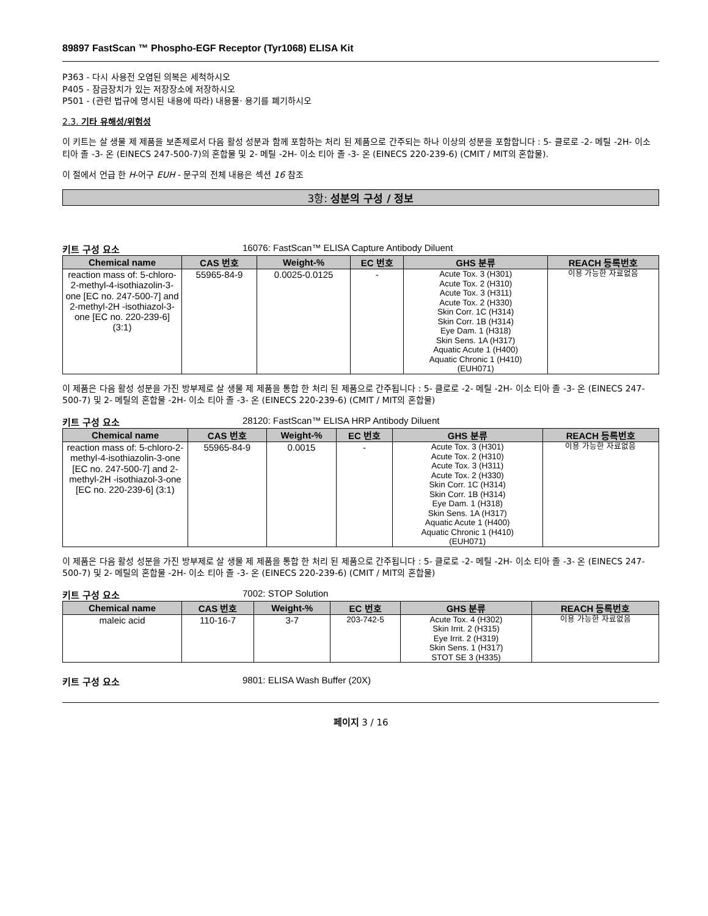89897 FastScan ™ Phospho-EGF Receptor (Tyr1068) ELISA Kit
P363 - 다시 사용전 오염된 의복은 세척하시오
P405 - 잠금장치가 있는 저장장소에 저장하시오
P501 - (관련 법규에 명시된 내용에 따라) 내용물· 용기를 폐기하시오
2.3. 기타 유해성/위험성
이 키트는 살 생물 제 제품을 보존제로서 다음 활성 성분과 함께 포함하는 처리 된 제품으로 간주되는 하나 이상의 성분을 포함합니다 : 5- 클로로 -2- 메틸 -2H- 이소 티아 졸 -3- 온 (EINECS 247-500-7)의 혼합물 및 2- 메틸 -2H- 이소 티아 졸 -3- 온 (EINECS 220-239-6) (CMIT / MIT의 혼합물).
이 절에서 언급 한 H-어구 EUH - 문구의 전체 내용은 섹션 16 참조
3항: 성분의 구성 / 정보
키트 구성 요소 16076: FastScan™ ELISA Capture Antibody Diluent
| Chemical name | CAS 번호 | Weight-% | EC 번호 | GHS 분류 | REACH 등록번호 |
| --- | --- | --- | --- | --- | --- |
| reaction mass of: 5-chloro-2-methyl-4-isothiazolin-3-one [EC no. 247-500-7] and 2-methyl-2H -isothiazol-3-one [EC no. 220-239-6] (3:1) | 55965-84-9 | 0.0025-0.0125 | - | Acute Tox. 3 (H301) Acute Tox. 2 (H310) Acute Tox. 3 (H311) Acute Tox. 2 (H330) Skin Corr. 1C (H314) Skin Corr. 1B (H314) Eye Dam. 1 (H318) Skin Sens. 1A (H317) Aquatic Acute 1 (H400) Aquatic Chronic 1 (H410) (EUH071) | 이용 가능한 자료없음 |
이 제품은 다음 활성 성분을 가진 방부제로 살 생물 제 제품을 통합 한 처리 된 제품으로 간주됩니다 : 5- 클로로 -2- 메틸 -2H- 이소 티아 졸 -3- 온 (EINECS 247-500-7) 및 2- 메틸의 혼합물 -2H- 이소 티아 졸 -3- 온 (EINECS 220-239-6) (CMIT / MIT의 혼합물)
키트 구성 요소 28120: FastScan™ ELISA HRP Antibody Diluent
| Chemical name | CAS 번호 | Weight-% | EC 번호 | GHS 분류 | REACH 등록번호 |
| --- | --- | --- | --- | --- | --- |
| reaction mass of: 5-chloro-2-methyl-4-isothiazolin-3-one [EC no. 247-500-7] and 2-methyl-2H -isothiazol-3-one [EC no. 220-239-6] (3:1) | 55965-84-9 | 0.0015 | - | Acute Tox. 3 (H301) Acute Tox. 2 (H310) Acute Tox. 3 (H311) Acute Tox. 2 (H330) Skin Corr. 1C (H314) Skin Corr. 1B (H314) Eye Dam. 1 (H318) Skin Sens. 1A (H317) Aquatic Acute 1 (H400) Aquatic Chronic 1 (H410) (EUH071) | 이용 가능한 자료없음 |
이 제품은 다음 활성 성분을 가진 방부제로 살 생물 제 제품을 통합 한 처리 된 제품으로 간주됩니다 : 5- 클로로 -2- 메틸 -2H- 이소 티아 졸 -3- 온 (EINECS 247-500-7) 및 2- 메틸의 혼합물 -2H- 이소 티아 졸 -3- 온 (EINECS 220-239-6) (CMIT / MIT의 혼합물)
키트 구성 요소 7002: STOP Solution
| Chemical name | CAS 번호 | Weight-% | EC 번호 | GHS 분류 | REACH 등록번호 |
| --- | --- | --- | --- | --- | --- |
| maleic acid | 110-16-7 | 3-7 | 203-742-5 | Acute Tox. 4 (H302) Skin Irrit. 2 (H315) Eye Irrit. 2 (H319) Skin Sens. 1 (H317) STOT SE 3 (H335) | 이용 가능한 자료없음 |
키트 구성 요소 9801: ELISA Wash Buffer (20X)
페이지 3 / 16